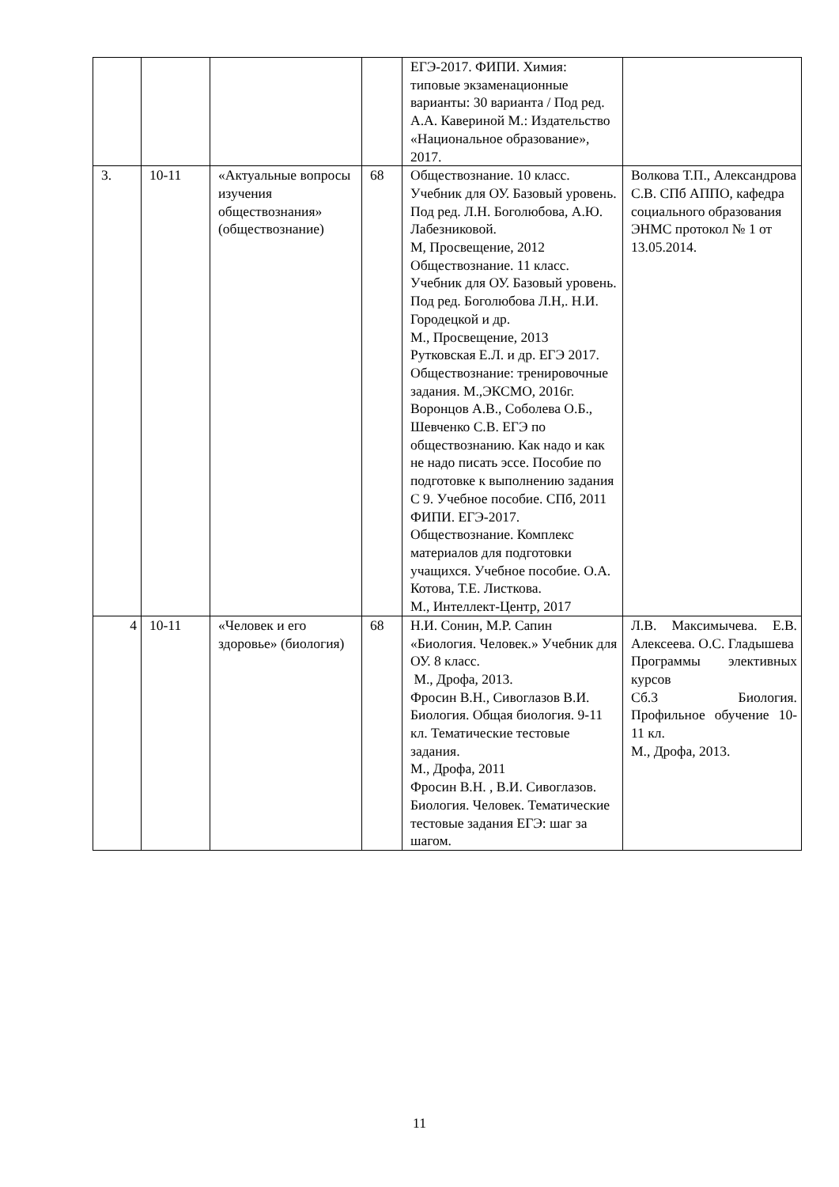| | | | | ЕГЭ-2017. ФИПИ. Химия: типовые экзаменационные варианты: 30 варианта / Под ред. А.А. Кавериной М.: Издательство «Национальное образование», 2017. | |
| 3. | 10-11 | «Актуальные вопросы изучения обществознания» (обществознание) | 68 | Обществознание. 10 класс. Учебник для ОУ. Базовый уровень. Под ред. Л.Н. Боголюбова, А.Ю. Лабезниковой. М, Просвещение, 2012 Обществознание. 11 класс. Учебник для ОУ. Базовый уровень. Под ред. Боголюбова Л.Н,. Н.И. Городецкой и др. М., Просвещение, 2013 Рутковская Е.Л. и др. ЕГЭ 2017. Обществознание: тренировочные задания. М.,ЭКСМО, 2016г. Воронцов А.В., Соболева О.Б., Шевченко С.В. ЕГЭ по обществознанию. Как надо и как не надо писать эссе. Пособие по подготовке к выполнению задания С 9. Учебное пособие. СПб, 2011 ФИПИ. ЕГЭ-2017. Обществознание. Комплекс материалов для подготовки учащихся. Учебное пособие. О.А. Котова, Т.Е. Листкова. М., Интеллект-Центр, 2017 | Волкова Т.П., Александрова С.В. СПб АППО, кафедра социального образования ЭНМС протокол № 1 от 13.05.2014. |
| 4 | 10-11 | «Человек и его здоровье» (биология) | 68 | Н.И. Сонин, М.Р. Сапин «Биология. Человек.» Учебник для ОУ. 8 класс. М., Дрофа, 2013. Фросин В.Н., Сивоглазов В.И. Биология. Общая биология. 9-11 кл. Тематические тестовые задания. М., Дрофа, 2011 Фросин В.Н. , В.И. Сивоглазов. Биология. Человек. Тематические тестовые задания ЕГЭ: шаг за шагом. | Л.В. Максимычева. Е.В. Алексеева. О.С. Гладышева Программы элективных курсов Сб.3 Биология. Профильное обучение 10-11 кл. М., Дрофа, 2013. |
11